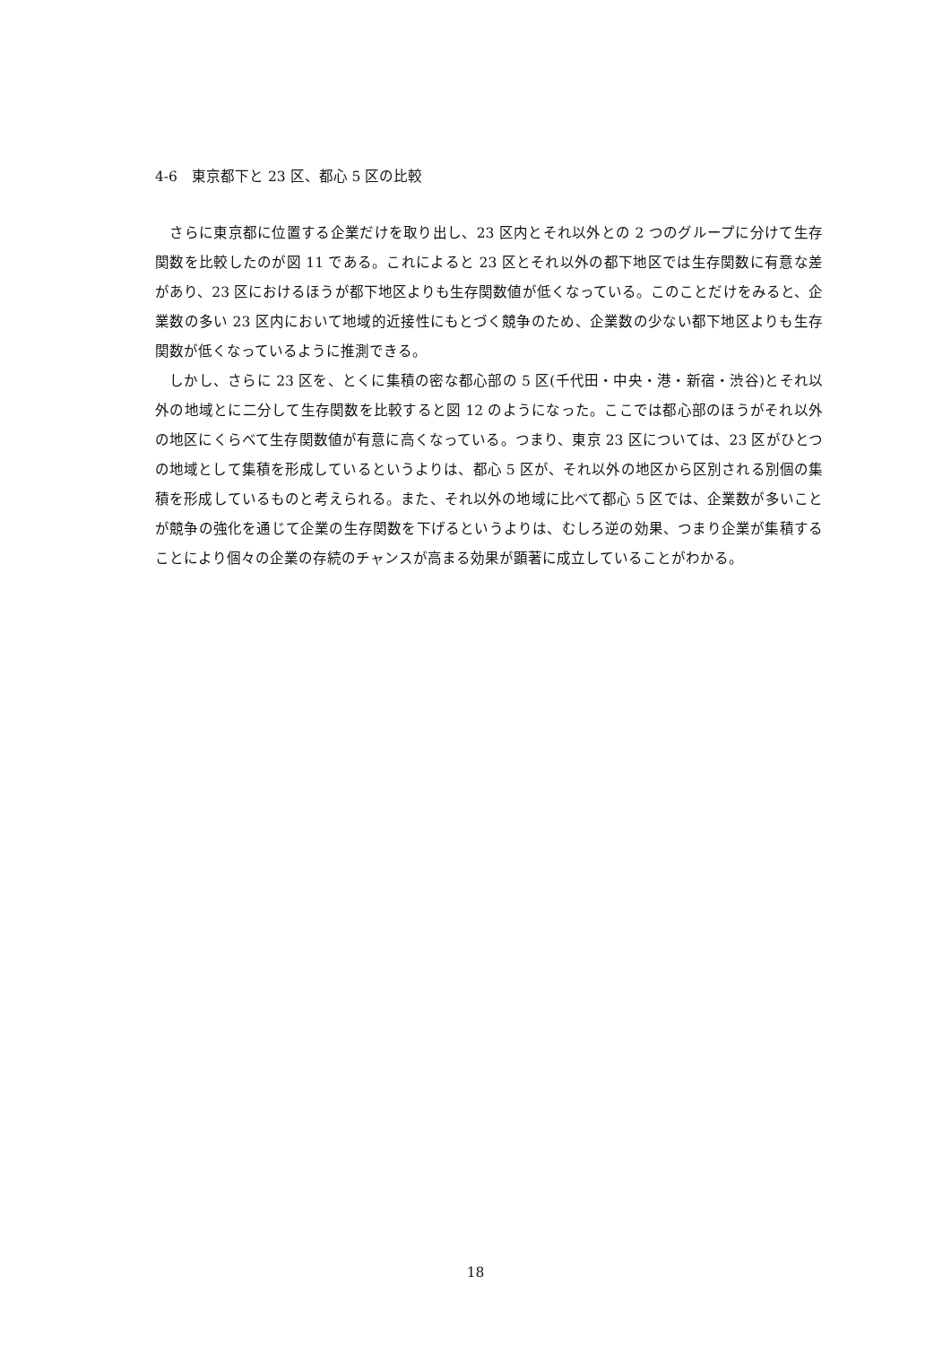4-6　東京都下と 23 区、都心 5 区の比較
　さらに東京都に位置する企業だけを取り出し、23 区内とそれ以外との 2 つのグループに分けて生存関数を比較したのが図 11 である。これによると 23 区とそれ以外の都下地区では生存関数に有意な差があり、23 区におけるほうが都下地区よりも生存関数値が低くなっている。このことだけをみると、企業数の多い 23 区内において地域的近接性にもとづく競争のため、企業数の少ない都下地区よりも生存関数が低くなっているように推測できる。
　しかし、さらに 23 区を、とくに集積の密な都心部の 5 区(千代田・中央・港・新宿・渋谷)とそれ以外の地域とに二分して生存関数を比較すると図 12 のようになった。ここでは都心部のほうがそれ以外の地区にくらべて生存関数値が有意に高くなっている。つまり、東京 23 区については、23 区がひとつの地域として集積を形成しているというよりは、都心 5 区が、それ以外の地区から区別される別個の集積を形成しているものと考えられる。また、それ以外の地域に比べて都心 5 区では、企業数が多いことが競争の強化を通じて企業の生存関数を下げるというよりは、むしろ逆の効果、つまり企業が集積することにより個々の企業の存続のチャンスが高まる効果が顕著に成立していることがわかる。
18